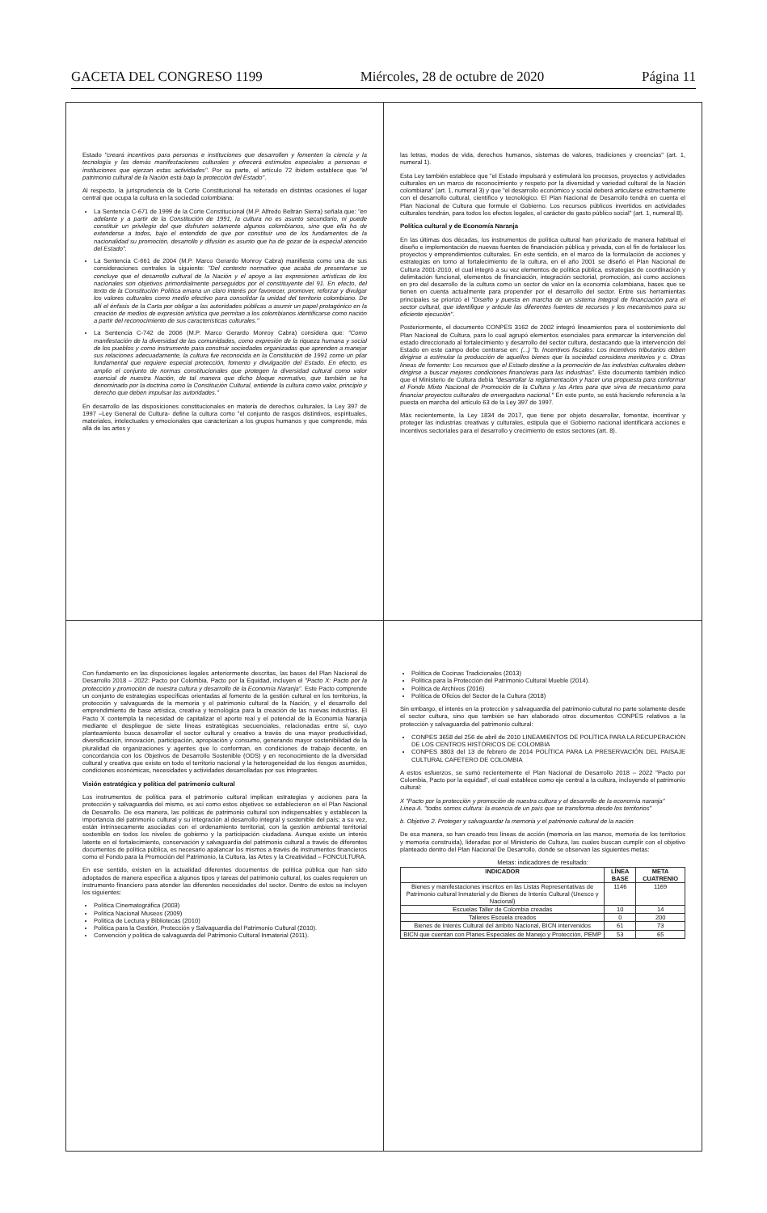GACETA DEL CONGRESO 1199 Miércoles, 28 de octubre de 2020 Página 11
Estado "creará incentivos para personas e instituciones que desarrollen y fomenten la ciencia y la tecnología y las demás manifestaciones culturales y ofrecerá estímulos especiales a personas e instituciones que ejerzan estas actividades". Por su parte, el artículo 72 ibídem establece que "el patrimonio cultural de la Nación está bajo la protección del Estado".
Al respecto, la jurisprudencia de la Corte Constitucional ha reiterado en distintas ocasiones el lugar central que ocupa la cultura en la sociedad colombiana:
La Sentencia C-671 de 1999 de la Corte Constitucional (M.P. Alfredo Beltrán Sierra) señala que: "en adelante y a partir de la Constitución de 1991, la cultura no es asunto secundario, ni puede constituir un privilegio del que disfruten solamente algunos colombianos, sino que ella ha de extenderse a todos, bajo el entendido de que por constituir uno de los fundamentos de la nacionalidad su promoción, desarrollo y difusión es asunto que ha de gozar de la especial atención del Estado".
La Sentencia C-661 de 2004 (M.P. Marco Gerardo Monroy Cabra) manifiesta como una de sus consideraciones centrales la siguiente: "Del contexto normativo que acaba de presentarse se concluye que el desarrollo cultural de la Nación y el apoyo a las expresiones artísticas de los nacionales son objetivos primordialmente perseguidos por el constituyente del 91. En efecto, del texto de la Constitución Política emana un claro interés por favorecer, promover, reforzar y divulgar los valores culturales como medio efectivo para consolidar la unidad del territorio colombiano. De allí el énfasis de la Carta por obligar a las autoridades públicas a asumir un papel protagónico en la creación de medios de expresión artística que permitan a los colombianos identificarse como nación a partir del reconocimiento de sus características culturales."
La Sentencia C-742 de 2006 (M.P. Marco Gerardo Monroy Cabra) considera que: "Como manifestación de la diversidad de las comunidades, como expresión de la riqueza humana y social de los pueblos y como instrumento para construir sociedades organizadas que aprenden a manejar sus relaciones adecuadamente, la cultura fue reconocida en la Constitución de 1991 como un pilar fundamental que requiere especial protección, fomento y divulgación del Estado. En efecto, es amplio el conjunto de normas constitucionales que protegen la diversidad cultural como valor esencial de nuestra Nación, de tal manera que dicho bloque normativo, que también se ha denominado por la doctrina como la Constitución Cultural, entiende la cultura como valor, principio y derecho que deben impulsar las autoridades."
En desarrollo de las disposiciones constitucionales en materia de derechos culturales, la Ley 397 de 1997 –Ley General de Cultura- define la cultura como "el conjunto de rasgos distintivos, espirituales, materiales, intelectuales y emocionales que caracterizan a los grupos humanos y que comprende, más allá de las artes y
las letras, modos de vida, derechos humanos, sistemas de valores, tradiciones y creencias" (art. 1, numeral 1).
Esta Ley también establece que "el Estado impulsará y estimulará los procesos, proyectos y actividades culturales en un marco de reconocimiento y respeto por la diversidad y variedad cultural de la Nación colombiana" (art. 1, numeral 3) y que "el desarrollo económico y social deberá articularse estrechamente con el desarrollo cultural, científico y tecnológico. El Plan Nacional de Desarrollo tendrá en cuenta el Plan Nacional de Cultura que formule el Gobierno. Los recursos públicos invertidos en actividades culturales tendrán, para todos los efectos legales, el carácter de gasto público social" (art. 1, numeral 8).
Política cultural y de Economía Naranja
En las últimas dos décadas, los instrumentos de política cultural han priorizado de manera habitual el diseño e implementación de nuevas fuentes de financiación pública y privada, con el fin de fortalecer los proyectos y emprendimientos culturales. En este sentido, en el marco de la formulación de acciones y estrategias en torno al fortalecimiento de la cultura, en el año 2001 se diseñó el Plan Nacional de Cultura 2001-2010, el cual integró a su vez elementos de política pública, estrategias de coordinación y delimitación funcional, elementos de financiación, integración sectorial, promoción, así como acciones en pro del desarrollo de la cultura como un sector de valor en la economía colombiana, bases que se tienen en cuenta actualmente para propender por el desarrollo del sector. Entre sus herramientas principales se priorizó el "Diseño y puesta en marcha de un sistema integral de financiación para el sector cultural, que identifique y articule las diferentes fuentes de recursos y los mecanismos para su eficiente ejecución".
Posteriormente, el documento CONPES 3162 de 2002 integró lineamientos para el sostenimiento del Plan Nacional de Cultura, para lo cual agrupó elementos esenciales para enmarcar la intervención del estado direccionado al fortalecimiento y desarrollo del sector cultura, destacando que la intervención del Estado en este campo debe centrarse en: (...) "b. Incentivos fiscales: Los incentivos tributarios deben dirigirse a estimular la producción de aquellos bienes que la sociedad considera meritorios y c. Otras líneas de fomento: Los recursos que el Estado destine a la promoción de las industrias culturales deben dirigirse a buscar mejores condiciones financieras para las industrias". Este documento también indicó que el Ministerio de Cultura debía "desarrollar la reglamentación y hacer una propuesta para conformar el Fondo Mixto Nacional de Promoción de la Cultura y las Artes para que sirva de mecanismo para financiar proyectos culturales de envergadura nacional." En este punto, se está haciendo referencia a la puesta en marcha del artículo 63 de la Ley 397 de 1997.
Más recientemente, la Ley 1834 de 2017, que tiene por objeto desarrollar, fomentar, incentivar y proteger las industrias creativas y culturales, estipula que el Gobierno nacional identificará acciones e incentivos sectoriales para el desarrollo y crecimiento de estos sectores (art. 8).
Con fundamento en las disposiciones legales anteriormente descritas, las bases del Plan Nacional de Desarrollo 2018 – 2022: Pacto por Colombia, Pacto por la Equidad, incluyen el "Pacto X: Pacto por la protección y promoción de nuestra cultura y desarrollo de la Economía Naranja". Este Pacto comprende un conjunto de estrategias específicas orientadas al fomento de la gestión cultural en los territorios, la protección y salvaguarda de la memoria y el patrimonio cultural de la Nación, y el desarrollo del emprendimiento de base artística, creativa y tecnológica para la creación de las nuevas industrias. El Pacto X contempla la necesidad de capitalizar el aporte real y el potencial de la Economía Naranja mediante el despliegue de siete líneas estratégicas secuenciales, relacionadas entre sí, cuyo planteamiento busca desarrollar el sector cultural y creativo a través de una mayor productividad, diversificación, innovación, participación, apropiación y consumo, generando mayor sostenibilidad de la pluralidad de organizaciones y agentes que lo conforman, en condiciones de trabajo decente, en concordancia con los Objetivos de Desarrollo Sostenible (ODS) y en reconocimiento de la diversidad cultural y creativa que existe en todo el territorio nacional y la heterogeneidad de los riesgos asumidos, condiciones económicas, necesidades y actividades desarrolladas por sus integrantes.
Visión estratégica y política del patrimonio cultural
Los instrumentos de política para el patrimonio cultural implican estrategias y acciones para la protección y salvaguardia del mismo, es así como estos objetivos se establecieron en el Plan Nacional de Desarrollo. De esa manera, las políticas de patrimonio cultural son indispensables y establecen la importancia del patrimonio cultural y su integración al desarrollo integral y sostenible del país; a su vez, están intrínsecamente asociadas con el ordenamiento territorial, con la gestión ambiental territorial sostenible en todos los niveles de gobierno y la participación ciudadana. Aunque existe un interés latente en el fortalecimiento, conservación y salvaguardia del patrimonio cultural a través de diferentes documentos de política pública, es necesario apalancar los mismos a través de instrumentos financieros como el Fondo para la Promoción del Patrimonio, la Cultura, las Artes y la Creatividad – FONCULTURA.
En ese sentido, existen en la actualidad diferentes documentos de política pública que han sido adoptados de manera específica a algunos tipos y tareas del patrimonio cultural, los cuales requieren un instrumento financiero para atender las diferentes necesidades del sector. Dentro de estos se incluyen los siguientes:
Política Cinematográfica (2003)
Política Nacional Museos (2009)
Política de Lectura y Bibliotecas (2010)
Política para la Gestión, Protección y Salvaguardia del Patrimonio Cultural (2010).
Convención y política de salvaguarda del Patrimonio Cultural Inmaterial (2011).
Política de Cocinas Tradicionales (2013)
Política para la Protección del Patrimonio Cultural Mueble (2014).
Política de Archivos (2016)
Política de Oficios del Sector de la Cultura (2018)
Sin embargo, el interés en la protección y salvaguardia del patrimonio cultural no parte solamente desde el sector cultura, sino que también se han elaborado otros documentos CONPES relativos a la protección y salvaguardia del patrimonio cultural:
CONPES 3658 del 256 de abril de 2010 LINEAMIENTOS DE POLÍTICA PARA LA RECUPERACIÓN DE LOS CENTROS HISTÓRICOS DE COLOMBIA
CONPES 3803 del 13 de febrero de 2014 POLÍTICA PARA LA PRESERVACIÓN DEL PAISAJE CULTURAL CAFETERO DE COLOMBIA
A estos esfuerzos, se sumó recientemente el Plan Nacional de Desarrollo 2018 – 2022 "Pacto por Colombia, Pacto por la equidad", el cual establece como eje central a la cultura, incluyendo el patrimonio cultural:
X "Pacto por la protección y promoción de nuestra cultura y el desarrollo de la economía naranja"
Línea A. "todos somos cultura: la esencia de un país que se transforma desde los territorios"
b. Objetivo 2. Proteger y salvaguardar la memoria y el patrimonio cultural de la nación
De esa manera, se han creado tres líneas de acción (memoria en las manos, memoria de los territorios y memoria construida), lideradas por el Ministerio de Cultura, las cuales buscan cumplir con el objetivo planteado dentro del Plan Nacional De Desarrollo, donde se observan las siguientes metas:
Metas: indicadores de resultado:
| INDICADOR | LÍNEA BASE | META CUATRENIO |
| --- | --- | --- |
| Bienes y manifestaciones inscritos en las Listas Representativas de Patrimonio cultural Inmaterial y de Bienes de Interés Cultural (Unesco y Nacional) | 1146 | 1169 |
| Escuelas Taller de Colombia creadas | 10 | 14 |
| Talleres Escuela creados | 0 | 200 |
| Bienes de Interés Cultural del ámbito Nacional, BICN intervenidos | 61 | 73 |
| BICN que cuentan con Planes Especiales de Manejo y Protección, PEMP | 53 | 65 |